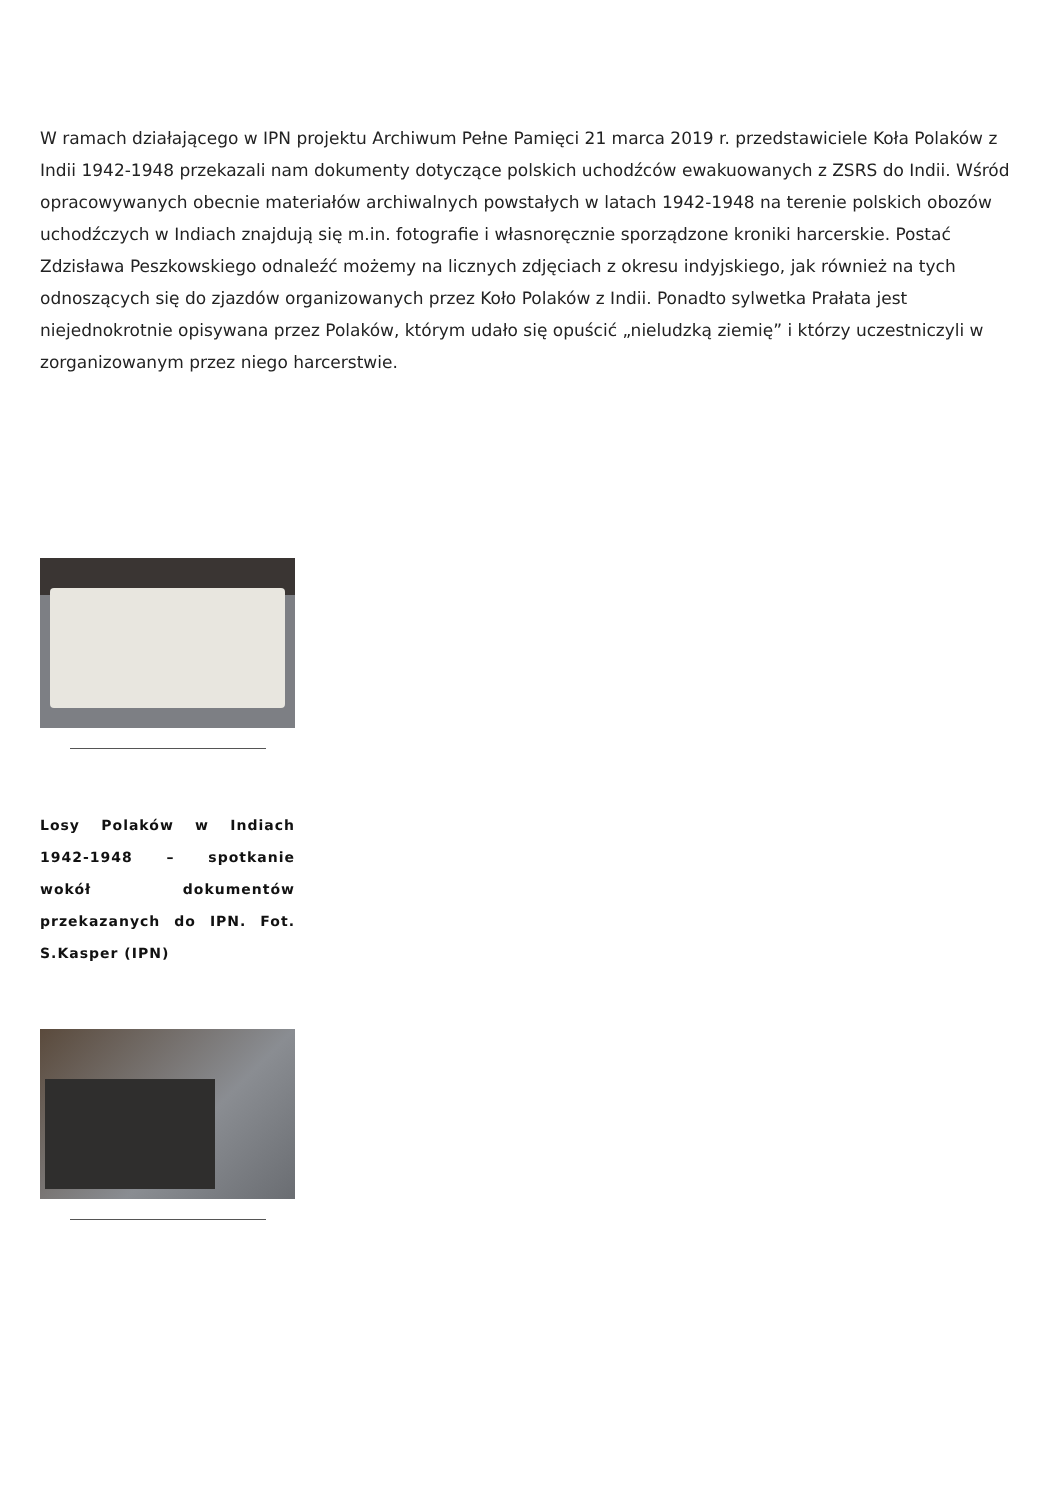W ramach działającego w IPN projektu Archiwum Pełne Pamięci 21 marca 2019 r. przedstawiciele Koła Polaków z Indii 1942-1948 przekazali nam dokumenty dotyczące polskich uchodźców ewakuowanych z ZSRS do Indii. Wśród opracowywanych obecnie materiałów archiwalnych powstałych w latach 1942-1948 na terenie polskich obozów uchodźczych w Indiach znajdują się m.in. fotografie i własnoręcznie sporządzone kroniki harcerskie. Postać Zdzisława Peszkowskiego odnaleźć możemy na licznych zdjęciach z okresu indyjskiego, jak również na tych odnoszących się do zjazdów organizowanych przez Koło Polaków z Indii. Ponadto sylwetka Prałata jest niejednokrotnie opisywana przez Polaków, którym udało się opuścić „nieludzką ziemię” i którzy uczestniczyli w zorganizowanym przez niego harcerstwie.
Losy Polaków w Indiach 1942-1948 – spotkanie wokół dokumentów przekazanych do IPN. Fot. S.Kasper (IPN)